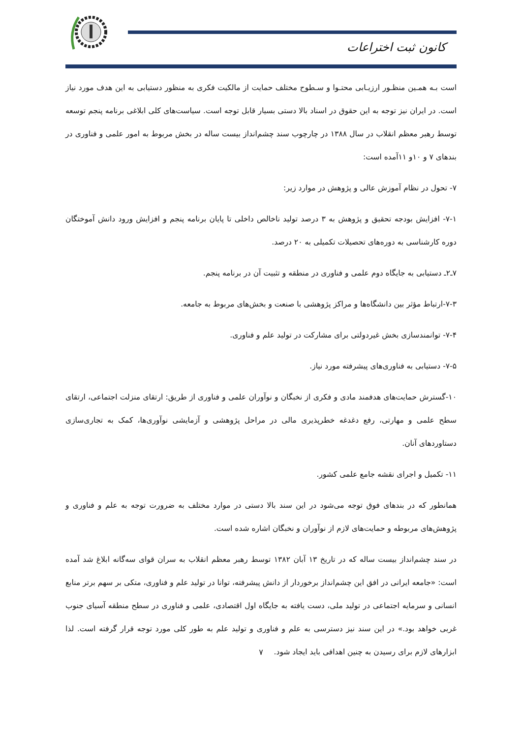کانون ثبت اختراعات
است بـه همـین منظـور ارزیـابی محتـوا و سـطوح مختلف حمایت از مالکیت فکری به منظور دستیابی به این هدف مورد نیاز است. در ایران نیز توجه به این حقوق در اسناد بالا دستی بسیار قابل توجه است. سیاست‌های کلی ابلاغی برنامه پنجم توسعه توسط رهبر معظم انقلاب در سال ۱۳۸۸ در چارچوب سند چشم‌انداز بیست ساله در بخش مربوط به امور علمی و فناوری در بندهای ۷ و ۱۰و ۱۱آمده است:
۷- تحول در نظام آموزش عالی و پژوهش در موارد زیر:
۷-۱- افزایش بودجه تحقیق و پژوهش به ۳ درصد تولید ناخالص داخلی تا پایان برنامه پنجم و افزایش ورود دانش آموختگان دوره کارشناسی به دوره‌های تحصیلات تکمیلی به ۲۰ درصد.
۷ـ۲ـ دستیابی به جایگاه دوم علمی و فناوری در منطقه و تثبیت آن در برنامه پنجم.
۷-۳-ارتباط مؤثر بین دانشگاه‌ها و مراکز پژوهشی با صنعت و بخش‌های مربوط به جامعه.
۷-۴- توانمندسازی بخش غیردولتی برای مشارکت در تولید علم و فناوری.
۷-۵- دستیابی به فناوری‌های پیشرفته مورد نیاز.
۱۰-گسترش حمایت‌های هدفمند مادی و فکری از نخبگان و نوآوران علمی و فناوری از طریق: ارتقای منزلت اجتماعی، ارتقای سطح علمی و مهارتی، رفع دغدغه خطرپذیری مالی در مراحل پژوهشی و آزمایشی نوآوری‌ها، کمک به تجاری‌سازی دستاوردهای آنان.
۱۱- تکمیل و اجرای نقشه جامع علمی کشور.
همانطور که در بندهای فوق توجه می‌شود در این سند بالا دستی در موارد مختلف به ضرورت توجه به علم و فناوری و پژوهش‌های مربوطه و حمایت‌های لازم از نوآوران و نخبگان اشاره شده است.
در سند چشم‌انداز بیست ساله که در تاریخ ۱۳ آبان ۱۳۸۲ توسط رهبر معظم انقلاب به سران قوای سه‌گانه ابلاغ شد آمده است: «جامعه ایرانی در افق این چشم‌انداز برخوردار از دانش پیشرفته، توانا در تولید علم و فناوری، متکی بر سهم برتر منابع انسانی و سرمایه اجتماعی در تولید ملی، دست یافته به جایگاه اول اقتصادی، علمی و فناوری در سطح منطقه آسیای جنوب غربی خواهد بود.» در این سند نیز دسترسی به علم و فناوری و تولید علم به طور کلی مورد توجه قرار گرفته است. لذا ابزارهای لازم برای رسیدن به چنین اهدافی باید ایجاد شود.
۷